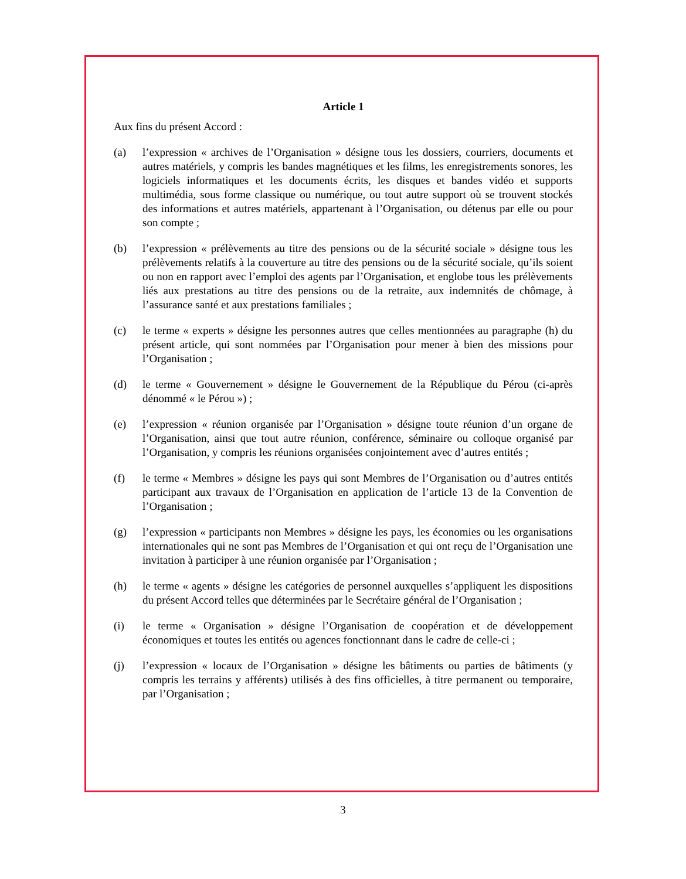Article 1
Aux fins du présent Accord :
(a) l’expression « archives de l’Organisation » désigne tous les dossiers, courriers, documents et autres matériels, y compris les bandes magnétiques et les films, les enregistrements sonores, les logiciels informatiques et les documents écrits, les disques et bandes vidéo et supports multimédia, sous forme classique ou numérique, ou tout autre support où se trouvent stockés des informations et autres matériels, appartenant à l’Organisation, ou détenus par elle ou pour son compte ;
(b) l’expression « prélèvements au titre des pensions ou de la sécurité sociale » désigne tous les prélèvements relatifs à la couverture au titre des pensions ou de la sécurité sociale, qu’ils soient ou non en rapport avec l’emploi des agents par l’Organisation, et englobe tous les prélèvements liés aux prestations au titre des pensions ou de la retraite, aux indemnités de chômage, à l’assurance santé et aux prestations familiales ;
(c) le terme « experts » désigne les personnes autres que celles mentionnées au paragraphe (h) du présent article, qui sont nommées par l’Organisation pour mener à bien des missions pour l’Organisation ;
(d) le terme « Gouvernement » désigne le Gouvernement de la République du Pérou (ci-après dénommé « le Pérou ») ;
(e) l’expression « réunion organisée par l’Organisation » désigne toute réunion d’un organe de l’Organisation, ainsi que tout autre réunion, conférence, séminaire ou colloque organisé par l’Organisation, y compris les réunions organisées conjointement avec d’autres entités ;
(f) le terme « Membres » désigne les pays qui sont Membres de l’Organisation ou d’autres entités participant aux travaux de l’Organisation en application de l’article 13 de la Convention de l’Organisation ;
(g) l’expression « participants non Membres » désigne les pays, les économies ou les organisations internationales qui ne sont pas Membres de l’Organisation et qui ont reçu de l’Organisation une invitation à participer à une réunion organisée par l’Organisation ;
(h) le terme « agents » désigne les catégories de personnel auxquelles s’appliquent les dispositions du présent Accord telles que déterminées par le Secrétaire général de l’Organisation ;
(i) le terme « Organisation » désigne l’Organisation de coopération et de développement économiques et toutes les entités ou agences fonctionnant dans le cadre de celle-ci ;
(j) l’expression « locaux de l’Organisation » désigne les bâtiments ou parties de bâtiments (y compris les terrains y afférents) utilisés à des fins officielles, à titre permanent ou temporaire, par l’Organisation ;
3